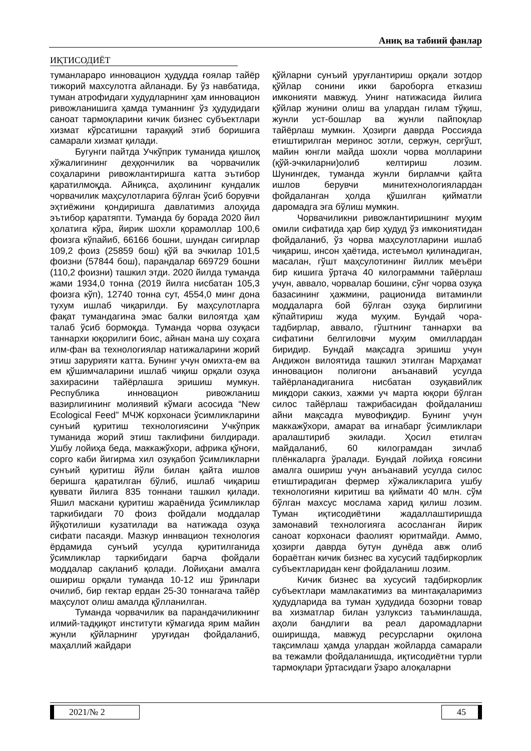Аниқ ва табиий фанлар
ИҚТИСОДИЁТ
туманлараро инновацион ҳудудда ғоялар тайёр тижорий махсулотга айланади. Бу ўз навбатида, туман атрофидаги худудларнинг ҳам инновацион ривожланишига ҳамда туманнинг ўз ҳудудидаги саноат тармоқларини кичик бизнес субъектлари хизмат кўрсатишни тараққий этиб боришига самарали хизмат қилади.
Бугунги пайтда Учкўприк туманида қишлоқ хўжалигининг деҳқончилик ва чорвачилик соҳаларини ривожлантиришга катта эътибор қаратилмоқда. Айниқса, аҳолининг кундалик чорвачилик маҳсулотларига бўлган ўсиб борувчи эҳтиёжини қондиришга давлатимиз алоҳида эътибор қаратяпти. Туманда бу борада 2020 йил ҳолатига кўра, йирик шохли қорамоллар 100,6 фоизга кўпайиб, 66166 бошни, шундан сигирлар 109,2 фоиз (25859 бош) қўй ва эчкилар 101,5 фоизни (57844 бош), парандалар 669729 бошни (110,2 фоизни) ташкил этди. 2020 йилда туманда жами 1934,0 тонна (2019 йилга нисбатан 105,3 фоизга кўп), 12740 тонна сут, 4554,0 минг дона тухум ишлаб чиқарилди. Бу маҳсулотларга фақат тумандагина эмас балки вилоятда ҳам талаб ўсиб бормоқда. Туманда чорва озуқаси таннархи юқорилиги боис, айнан мана шу соҳага илм-фан ва технологиялар натижаларини жорий этиш зарурияти катта. Бунинг учун омихта-ем ва ем қўшимчаларини ишлаб чиқиш орқали озуқа захирасини тайёрлашга эришиш мумкун. Республика инновацион ривожланиш вазирлигининг молиявий кўмаги асосида “New Ecological Feed” МЧЖ корхонаси ўсимликларини сунъий қуритиш технологиясини Учкўприк туманида жорий этиш таклифини билдиради. Ушбу лойиҳа беда, маккажўхори, африка қўноғи, сорго каби йигирма хил озуқабоп ўсимликларни сунъий қуритиш йўли билан қайта ишлов беришга қаратилган бўлиб, ишлаб чиқариш қуввати йилига 835 тоннани ташкил қилади. Яшил маскани қуритиш жараёнида ўсимликлар таркибидаги 70 фоиз фойдали моддалар йўқотилиши кузатилади ва натижада озуқа сифати пасаяди. Мазкур иннвацион технология ёрдамида сунъий усулда қуритилганида ўсимликлар таркибидаги барча фойдали моддалар сақланиб қолади. Лойиҳани амалга ошириш орқали туманда 10-12 иш ўринлари очилиб, бир гектар ердан 25-30 тоннагача тайёр маҳсулот олиш амалда қўлланилган.
Туманда чорвачилик ва парандачиликнинг илмий-тадқиқот институти кўмагида ярим майин жунли қўйларнинг уруғидан фойдаланиб, маҳаллий жайдари
қўйларни сунъий уруғлантириш орқали зотдор қўйлар сонини икки бароборга етказиш имконияти мавжуд. Унинг натижасида йилига қўйлар жунини олиш ва улардан гилам тўқиш, жунли уст-бошлар ва жунли пайпоқлар тайёрлаш мумкин. Ҳозирги даврда Россияда етиштирилган меринос зотли, сержун, сергўшт, майин юнгли майда шохли чорва молларини (қўй-эчкиларни)олиб келтириш лозим. Шунингдек, туманда жунли бирламчи қайта ишлов берувчи минитехнологиялардан фойдаланган ҳолда қўшилган қийматли даромадга эга бўлиш мумкин.
Чорвачиликни ривожлантиришнинг муҳим омили сифатида ҳар бир ҳудуд ўз имкониятидан фойдаланиб, ўз чорва маҳсулотларини ишлаб чиқариш, инсон ҳаётида, истеъмол қилинадиган, масалан, гўшт маҳсулотининг йиллик меъёри бир кишига ўртача 40 килограммни тайёрлаш учун, аввало, чорвалар бошини, сўнг чорва озуқа базасининг ҳажмини, рационида витаминли моддаларга бой бўлган озуқа бирлигини кўпайтириш жуда муҳим. Бундай чора-тадбирлар, аввало, гўштнинг таннархи ва сифатини белгиловчи муҳим омиллардан биридир. Бундай мақсадга эришиш учун Андижон вилоятида ташкил этилган Марҳамат инновацион полигони анъанавий усулда тайёрланадиганига нисбатан озуқавийлик миқдори саккиз, хажми уч марта юқори бўлган силос тайёрлаш тажрибасидан фойдаланиш айни мақсадга мувофиқдир. Бунинг учун маккажўхори, амарат ва игнабарг ўсимликлари аралаштириб экилади. Ҳосил етилгач майдаланиб, 60 килограмдан зичлаб плёнкаларга ўралади. Бундай лойиҳа ғоясини амалга ошириш учун анъанавий усулда силос етиштирадиган фермер хўжаликларига ушбу технологияни киритиш ва қиймати 40 млн. сўм бўлган махсус мослама харид қилиш лозим. Туман иқтисодиётини жадаллаштиришда замонавий технологияга асосланган йирик саноат корхонаси фаолият юритмайди. Аммо, ҳозирги даврда бутун дунёда авж олиб бораётган кичик бизнес ва хусусий тадбиркорлик субъектларидан кенг фойдаланиш лозим.
Кичик бизнес ва хусусий тадбиркорлик субъектлари мамлакатимиз ва минтақаларимиз ҳудудларида ва туман ҳудудида бозорни товар ва хизматлар билан узлуксиз таъминлашда, аҳоли бандлиги ва реал даромадларни оширишда, мавжуд ресурсларни оқилона тақсимлаш ҳамда улардан жойларда самарали ва тежамли фойдаланишда, иқтисодиётни турли тармоқлари ўртасидаги ўзаро алоқаларни
2021/№ 2 45